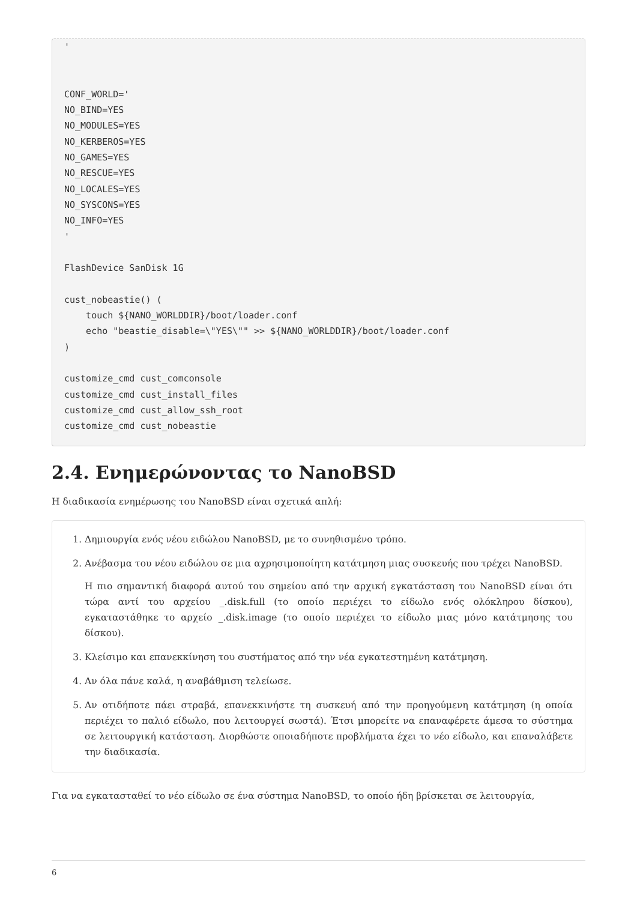'


CONF_WORLD='
NO_BIND=YES
NO_MODULES=YES
NO_KERBEROS=YES
NO_GAMES=YES
NO_RESCUE=YES
NO_LOCALES=YES
NO_SYSCONS=YES
NO_INFO=YES
'

FlashDevice SanDisk 1G

cust_nobeastie() (
    touch ${NANO_WORLDDIR}/boot/loader.conf
    echo "beastie_disable=\"YES\"" >> ${NANO_WORLDDIR}/boot/loader.conf
)

customize_cmd cust_comconsole
customize_cmd cust_install_files
customize_cmd cust_allow_ssh_root
customize_cmd cust_nobeastie
2.4. Ενημερώνοντας το NanoBSD
Η διαδικασία ενημέρωσης του NanoBSD είναι σχετικά απλή:
1. Δημιουργία ενός νέου ειδώλου NanoBSD, με το συνηθισμένο τρόπο.
2. Ανέβασμα του νέου ειδώλου σε μια αχρησιμοποίητη κατάτμηση μιας συσκευής που τρέχει NanoBSD.
Η πιο σημαντική διαφορά αυτού του σημείου από την αρχική εγκατάσταση του NanoBSD είναι ότι τώρα αντί του αρχείου _.disk.full (το οποίο περιέχει το είδωλο ενός ολόκληρου δίσκου), εγκαταστάθηκε το αρχείο _.disk.image (το οποίο περιέχει το είδωλο μιας μόνο κατάτμησης του δίσκου).
3. Κλείσιμο και επανεκκίνηση του συστήματος από την νέα εγκατεστημένη κατάτμηση.
4. Αν όλα πάνε καλά, η αναβάθμιση τελείωσε.
5. Αν οτιδήποτε πάει στραβά, επανεκκινήστε τη συσκευή από την προηγούμενη κατάτμηση (η οποία περιέχει το παλιό είδωλο, που λειτουργεί σωστά). Έτσι μπορείτε να επαναφέρετε άμεσα το σύστημα σε λειτουργική κατάσταση. Διορθώστε οποιαδήποτε προβλήματα έχει το νέο είδωλο, και επαναλάβετε την διαδικασία.
Για να εγκατασταθεί το νέο είδωλο σε ένα σύστημα NanoBSD, το οποίο ήδη βρίσκεται σε λειτουργία,
6